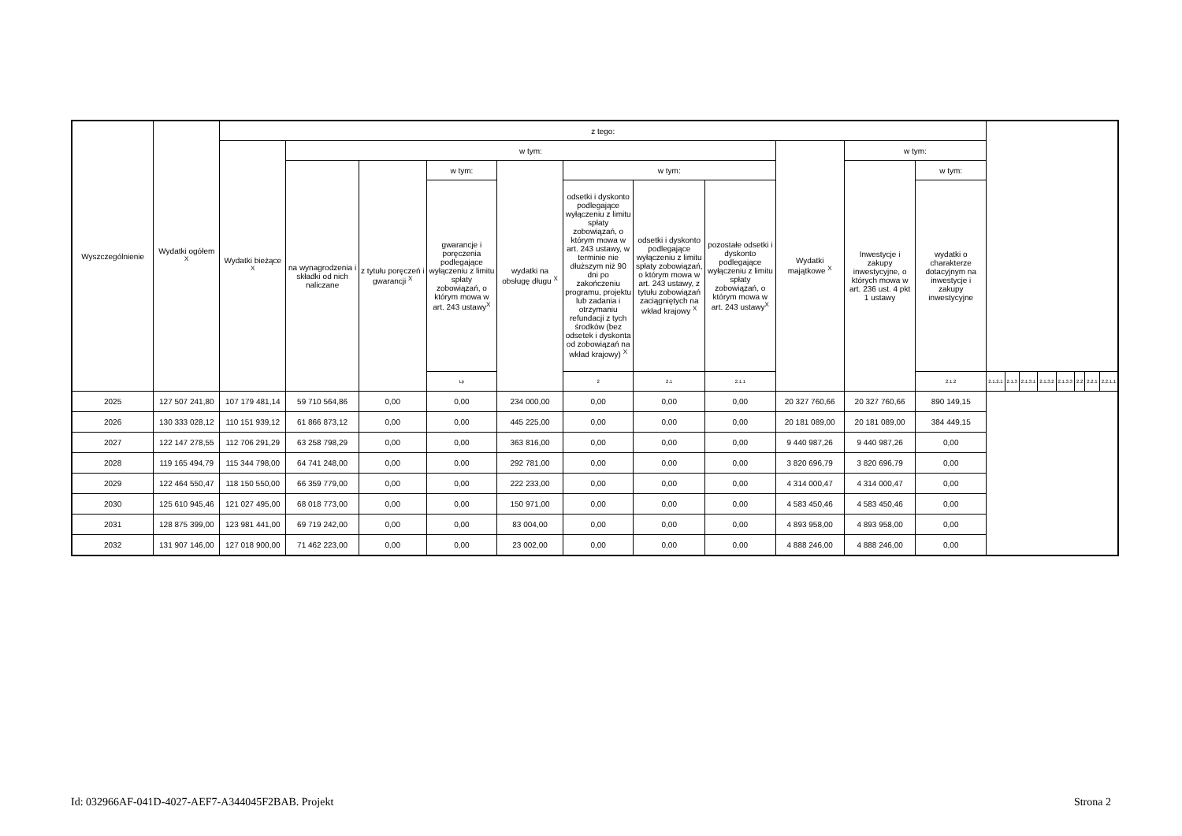| Wyszczególnienie | Wydatki ogółem <sup>X</sup> | z tego: | | | | | | | | | | | | | | | | | | |
| --- | --- | --- | --- | --- | --- | --- | --- | --- | --- | --- | --- | --- | --- | --- | --- | --- | --- | --- | --- | --- |
| | | Wydatki bieżące <sup>X</sup> | w tym: | | | | | | | Wydatki majątkowe <sup>X</sup> | w tym: | | | | | | | | | |
| | | | na wynagrodzenia i składki od nich naliczane | z tytułu poręczeń i gwarancji <sup>X</sup> | w tym: | wydatki na obsługę długu <sup>X</sup> | w tym: | | | | Inwestycje i zakupy inwestycyjne, o których mowa w art. 236 ust. 4 pkt 1 ustawy | w tym: | | | | | | | | |
| | | | | | gwarancje i poręczenia podlegające wyłączeniu z limitu spłaty zobowiązań, o którym mowa w art. 243 ustawy<sup>X</sup> | | odsetki i dyskonto podlegające wyłączeniu z limitu spłaty zobowiązań, o którym mowa w art. 243 ustawy, w terminie nie dłuższym niż 90 dni po zakończeniu programu, projektu lub zadania i otrzymaniu refundacji z tych środków (bez odsetek i dyskonta od zobowiązań na wkład krajowy) <sup>X</sup> | odsetki i dyskonto podlegające wyłączeniu z limitu spłaty zobowiązań, o którym mowa w art. 243 ustawy, z tytułu zobowiązań zaciągniętych na wkład krajowy <sup>X</sup> | pozostałe odsetki i dyskonto podlegające wyłączeniu z limitu spłaty zobowiązań, o którym mowa w art. 243 ustawy<sup>X</sup> | | | wydatki o charakterze dotacyjnym na inwestycje i zakupy inwestycyjne | | | | | | | | |
| | | | | | Lp | | 2 | 2.1 | 2.1.1 | | | 2.1.2 | 2.1.2.1 | 2.1.3 | 2.1.3.1 | 2.1.3.2 | 2.1.3.3 | 2.2 | 2.2.1 | 2.2.1.1 |
| 2025 | 127 507 241,80 | 107 179 481,14 | 59 710 564,86 | 0,00 | 0,00 | 234 000,00 | 0,00 | 0,00 | 0,00 | 20 327 760,66 | 20 327 760,66 | 890 149,15 | | | | | | | | |
| 2026 | 130 333 028,12 | 110 151 939,12 | 61 866 873,12 | 0,00 | 0,00 | 445 225,00 | 0,00 | 0,00 | 0,00 | 20 181 089,00 | 20 181 089,00 | 384 449,15 | | | | | | | | |
| 2027 | 122 147 278,55 | 112 706 291,29 | 63 258 798,29 | 0,00 | 0,00 | 363 816,00 | 0,00 | 0,00 | 0,00 | 9 440 987,26 | 9 440 987,26 | 0,00 | | | | | | | | |
| 2028 | 119 165 494,79 | 115 344 798,00 | 64 741 248,00 | 0,00 | 0,00 | 292 781,00 | 0,00 | 0,00 | 0,00 | 3 820 696,79 | 3 820 696,79 | 0,00 | | | | | | | | |
| 2029 | 122 464 550,47 | 118 150 550,00 | 66 359 779,00 | 0,00 | 0,00 | 222 233,00 | 0,00 | 0,00 | 0,00 | 4 314 000,47 | 4 314 000,47 | 0,00 | | | | | | | | |
| 2030 | 125 610 945,46 | 121 027 495,00 | 68 018 773,00 | 0,00 | 0,00 | 150 971,00 | 0,00 | 0,00 | 0,00 | 4 583 450,46 | 4 583 450,46 | 0,00 | | | | | | | | |
| 2031 | 128 875 399,00 | 123 981 441,00 | 69 719 242,00 | 0,00 | 0,00 | 83 004,00 | 0,00 | 0,00 | 0,00 | 4 893 958,00 | 4 893 958,00 | 0,00 | | | | | | | | |
| 2032 | 131 907 146,00 | 127 018 900,00 | 71 462 223,00 | 0,00 | 0,00 | 23 002,00 | 0,00 | 0,00 | 0,00 | 4 888 246,00 | 4 888 246,00 | 0,00 | | | | | | | | |
Id: 032966AF-041D-4027-AEF7-A344045F2BAB. Projekt Strona 2